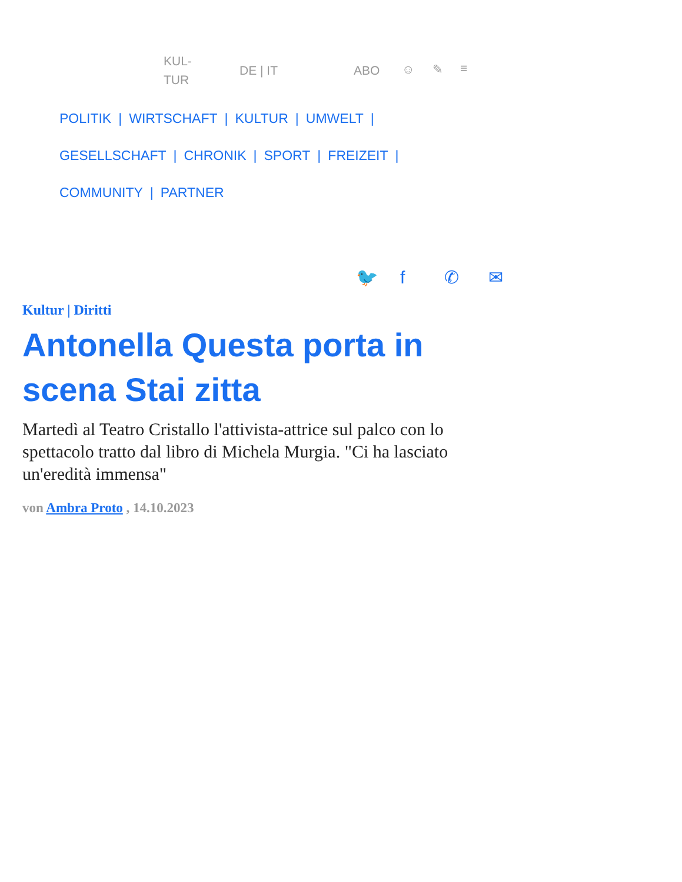KUL-
TUR DE | IT ABO ☺ ✎ ≡
POLITIK | WIRTSCHAFT | KULTUR | UMWELT |
GESELLSCHAFT | CHRONIK | SPORT | FREIZEIT |
COMMUNITY | PARTNER
🐦 f ✆ ✉
Kultur | Diritti
Antonella Questa porta in scena Stai zitta
Martedì al Teatro Cristallo l'attivista-attrice sul palco con lo spettacolo tratto dal libro di Michela Murgia. "Ci ha lasciato un'eredità immensa"
von Ambra Proto , 14.10.2023